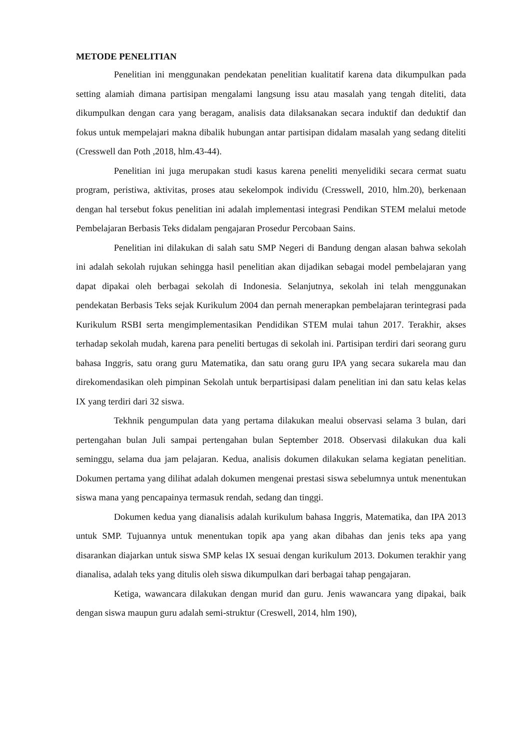METODE PENELITIAN
Penelitian ini menggunakan pendekatan penelitian kualitatif karena data dikumpulkan pada setting alamiah dimana partisipan mengalami langsung issu atau masalah yang tengah diteliti, data dikumpulkan dengan cara yang beragam, analisis data dilaksanakan secara induktif dan deduktif dan fokus untuk mempelajari makna dibalik hubungan antar partisipan didalam masalah yang sedang diteliti (Cresswell dan Poth ,2018, hlm.43-44).
Penelitian ini juga merupakan studi kasus karena peneliti menyelidiki secara cermat suatu program, peristiwa, aktivitas, proses atau sekelompok individu (Cresswell, 2010, hlm.20), berkenaan dengan hal tersebut fokus penelitian ini adalah implementasi integrasi Pendikan STEM melalui metode Pembelajaran Berbasis Teks didalam pengajaran Prosedur Percobaan Sains.
Penelitian ini dilakukan di salah satu SMP Negeri di Bandung dengan alasan bahwa sekolah ini adalah sekolah rujukan sehingga hasil penelitian akan dijadikan sebagai model pembelajaran yang dapat dipakai oleh berbagai sekolah di Indonesia. Selanjutnya, sekolah ini telah menggunakan pendekatan Berbasis Teks sejak Kurikulum 2004 dan pernah menerapkan pembelajaran terintegrasi pada Kurikulum RSBI serta mengimplementasikan Pendidikan STEM mulai tahun 2017. Terakhir, akses terhadap sekolah mudah, karena para peneliti bertugas di sekolah ini. Partisipan terdiri dari seorang guru bahasa Inggris, satu orang guru Matematika, dan satu orang guru IPA yang secara sukarela mau dan direkomendasikan oleh pimpinan Sekolah untuk berpartisipasi dalam penelitian ini dan satu kelas kelas IX yang terdiri dari 32 siswa.
Tekhnik pengumpulan data yang pertama dilakukan mealui observasi selama 3 bulan, dari pertengahan bulan Juli sampai pertengahan bulan September 2018. Observasi dilakukan dua kali seminggu, selama dua jam pelajaran. Kedua, analisis dokumen dilakukan selama kegiatan penelitian. Dokumen pertama yang dilihat adalah dokumen mengenai prestasi siswa sebelumnya untuk menentukan siswa mana yang pencapainya termasuk rendah, sedang dan tinggi.
Dokumen kedua yang dianalisis adalah kurikulum bahasa Inggris, Matematika, dan IPA 2013 untuk SMP. Tujuannya untuk menentukan topik apa yang akan dibahas dan jenis teks apa yang disarankan diajarkan untuk siswa SMP kelas IX sesuai dengan kurikulum 2013. Dokumen terakhir yang dianalisa, adalah teks yang ditulis oleh siswa dikumpulkan dari berbagai tahap pengajaran.
Ketiga, wawancara dilakukan dengan murid dan guru. Jenis wawancara yang dipakai, baik dengan siswa maupun guru adalah semi-struktur (Creswell, 2014, hlm 190),